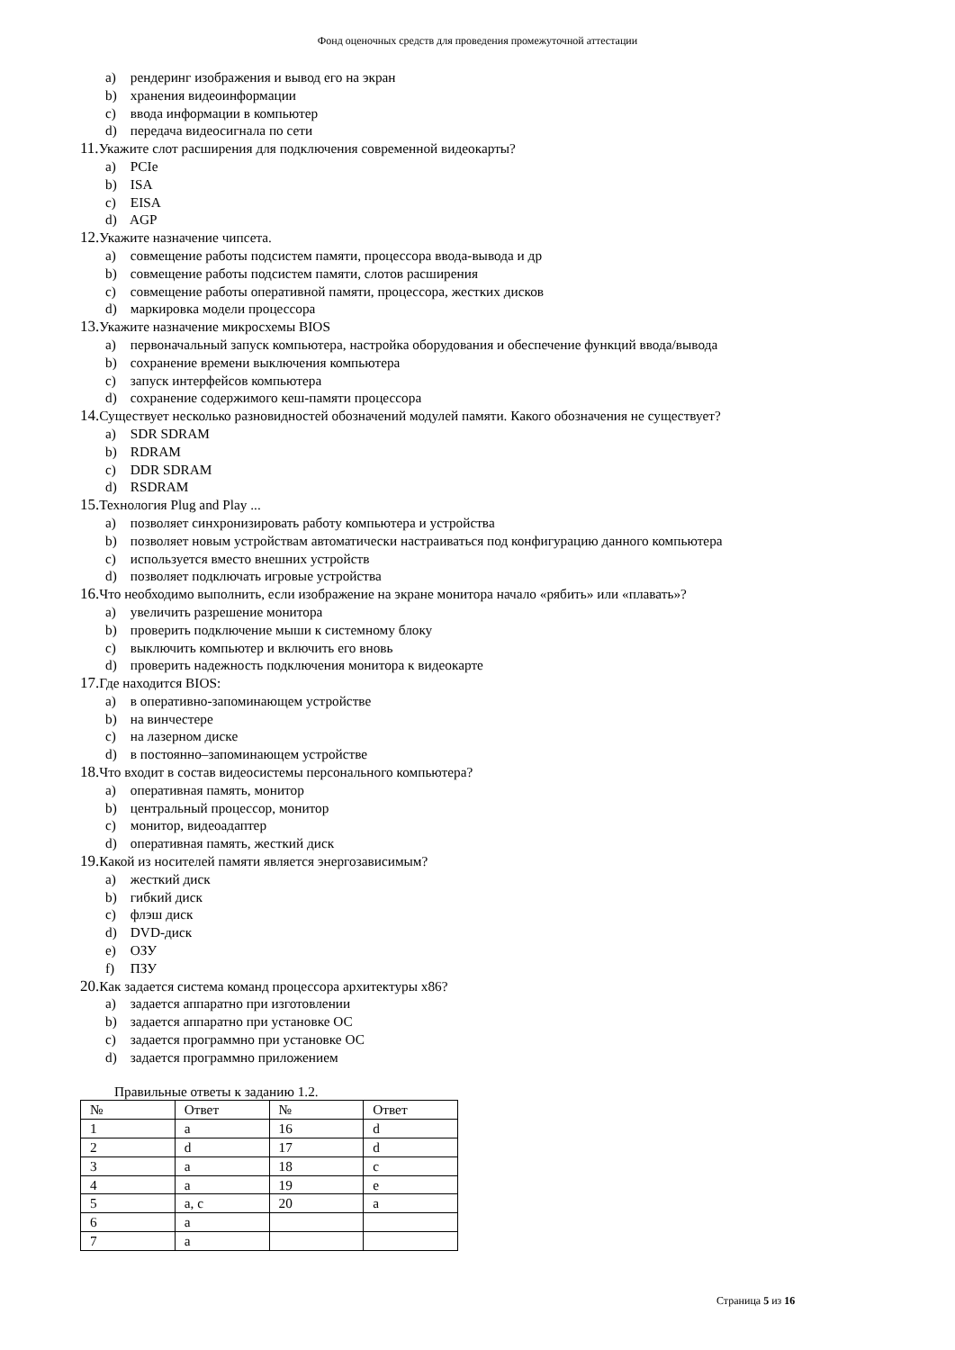Фонд оценочных средств для проведения промежуточной аттестации
a) рендеринг изображения и вывод его на экран
b) хранения видеоинформации
c) ввода информации в компьютер
d) передача видеосигнала по сети
11. Укажите слот расширения для подключения современной видеокарты?
a) PCIe
b) ISA
c) EISA
d) AGP
12. Укажите назначение чипсета.
a) совмещение работы подсистем памяти, процессора ввода-вывода и др
b) совмещение работы подсистем памяти, слотов расширения
c) совмещение работы оперативной памяти, процессора, жестких дисков
d) маркировка модели процессора
13. Укажите назначение микросхемы BIOS
a) первоначальный запуск компьютера, настройка оборудования и обеспечение функций ввода/вывода
b) сохранение времени выключения компьютера
c) запуск интерфейсов компьютера
d) сохранение содержимого кеш-памяти процессора
14. Существует несколько разновидностей обозначений модулей памяти. Какого обозначения не существует?
a) SDR SDRAM
b) RDRAM
c) DDR SDRAM
d) RSDRAM
15. Технология Plug and Play ...
a) позволяет синхронизировать работу компьютера и устройства
b) позволяет новым устройствам автоматически настраиваться под конфигурацию данного компьютера
c) используется вместо внешних устройств
d) позволяет подключать игровые устройства
16. Что необходимо выполнить, если изображение на экране монитора начало «рябить» или «плавать»?
a) увеличить разрешение монитора
b) проверить подключение мыши к системному блоку
c) выключить компьютер и включить его вновь
d) проверить надежность подключения монитора к видеокарте
17. Где находится BIOS:
a) в оперативно-запоминающем устройстве
b) на винчестере
c) на лазерном диске
d) в постоянно–запоминающем устройстве
18. Что входит в состав видеосистемы персонального компьютера?
a) оперативная память, монитор
b) центральный процессор, монитор
c) монитор, видеоадаптер
d) оперативная память, жесткий диск
19. Какой из носителей памяти является энергозависимым?
a) жесткий диск
b) гибкий диск
c) флэш диск
d) DVD-диск
e) ОЗУ
f) ПЗУ
20. Как задается система команд процессора архитектуры x86?
a) задается аппаратно при изготовлении
b) задается аппаратно при установке ОС
c) задается программно при установке ОС
d) задается программно приложением
Правильные ответы к заданию 1.2.
| № | Ответ | № | Ответ |
| 1 | a | 16 | d |
| 2 | d | 17 | d |
| 3 | a | 18 | c |
| 4 | a | 19 | e |
| 5 | a, c | 20 | a |
| 6 | a | | |
| 7 | a | | |
Страница 5 из 16